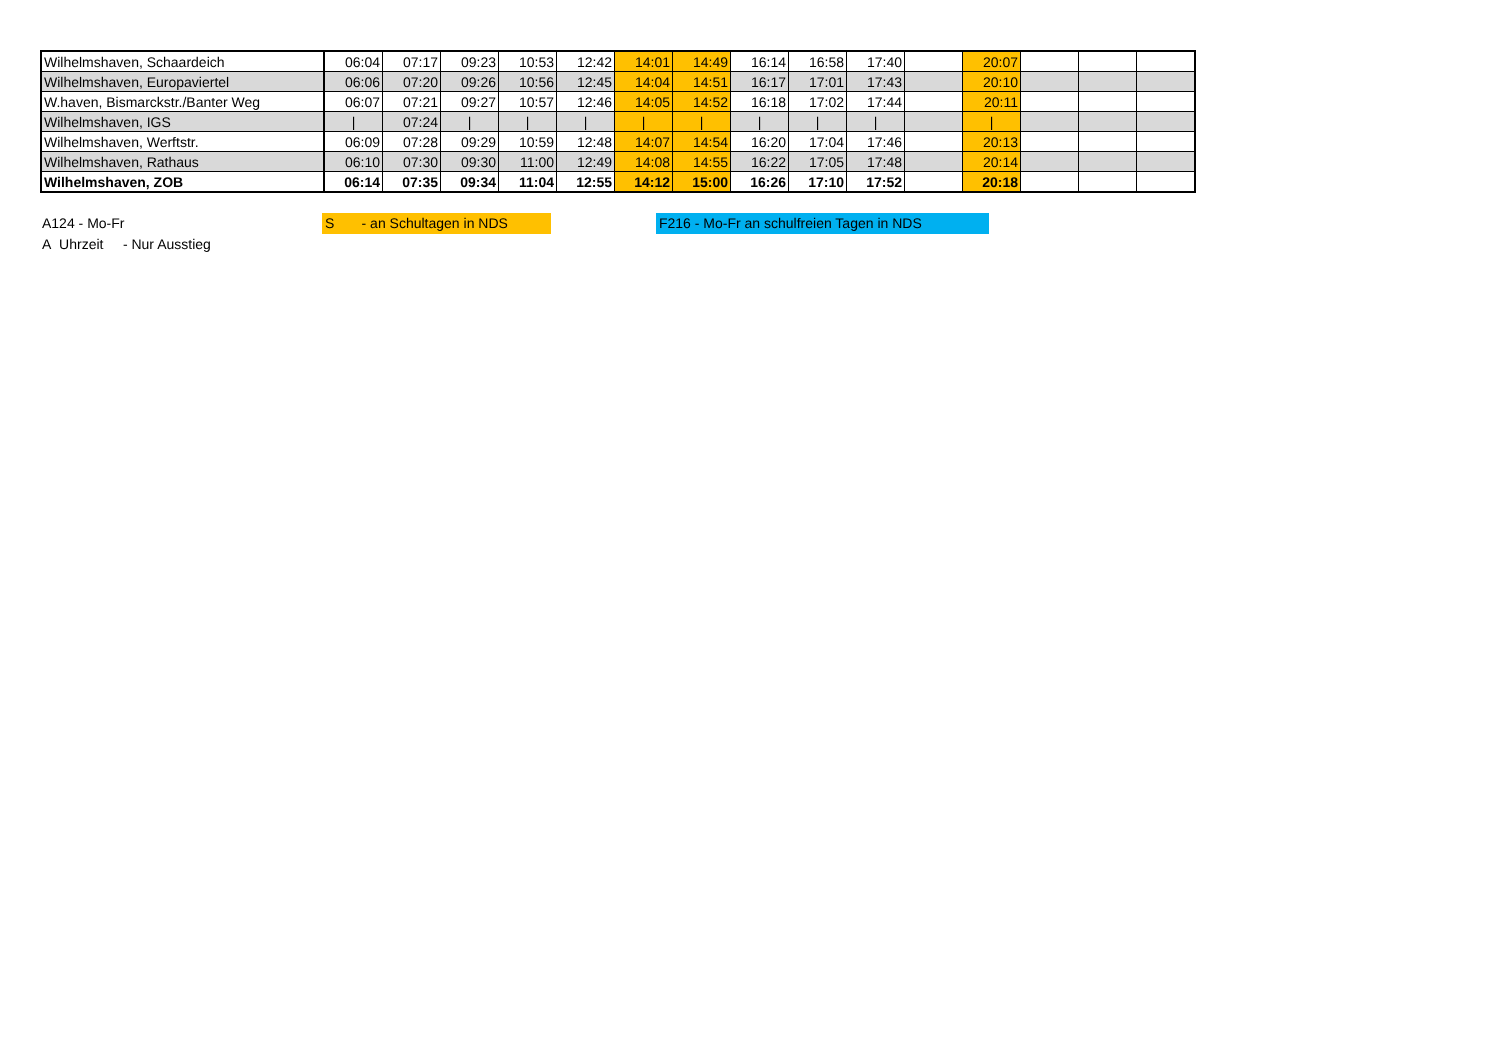| Wilhelmshaven, Schaardeich | 06:04 | 07:17 | 09:23 | 10:53 | 12:42 | 14:01 | 14:49 | 16:14 | 16:58 | 17:40 | | 20:07 | | | |
| Wilhelmshaven, Europaviertel | 06:06 | 07:20 | 09:26 | 10:56 | 12:45 | 14:04 | 14:51 | 16:17 | 17:01 | 17:43 | | 20:10 | | | |
| W.haven, Bismarckstr./Banter Weg | 06:07 | 07:21 | 09:27 | 10:57 | 12:46 | 14:05 | 14:52 | 16:18 | 17:02 | 17:44 | | 20:11 | | | |
| Wilhelmshaven, IGS | / | 07:24 | / | / | / | / | / | / | / | / | | / | | | |
| Wilhelmshaven, Werftstr. | 06:09 | 07:28 | 09:29 | 10:59 | 12:48 | 14:07 | 14:54 | 16:20 | 17:04 | 17:46 | | 20:13 | | | |
| Wilhelmshaven, Rathaus | 06:10 | 07:30 | 09:30 | 11:00 | 12:49 | 14:08 | 14:55 | 16:22 | 17:05 | 17:48 | | 20:14 | | | |
| Wilhelmshaven, ZOB | 06:14 | 07:35 | 09:34 | 11:04 | 12:55 | 14:12 | 15:00 | 16:26 | 17:10 | 17:52 | | 20:18 | | | |
A124 - Mo-Fr
A Uhrzeit - Nur Ausstieg
S - an Schultagen in NDS
F216 - Mo-Fr an schulfreien Tagen in NDS